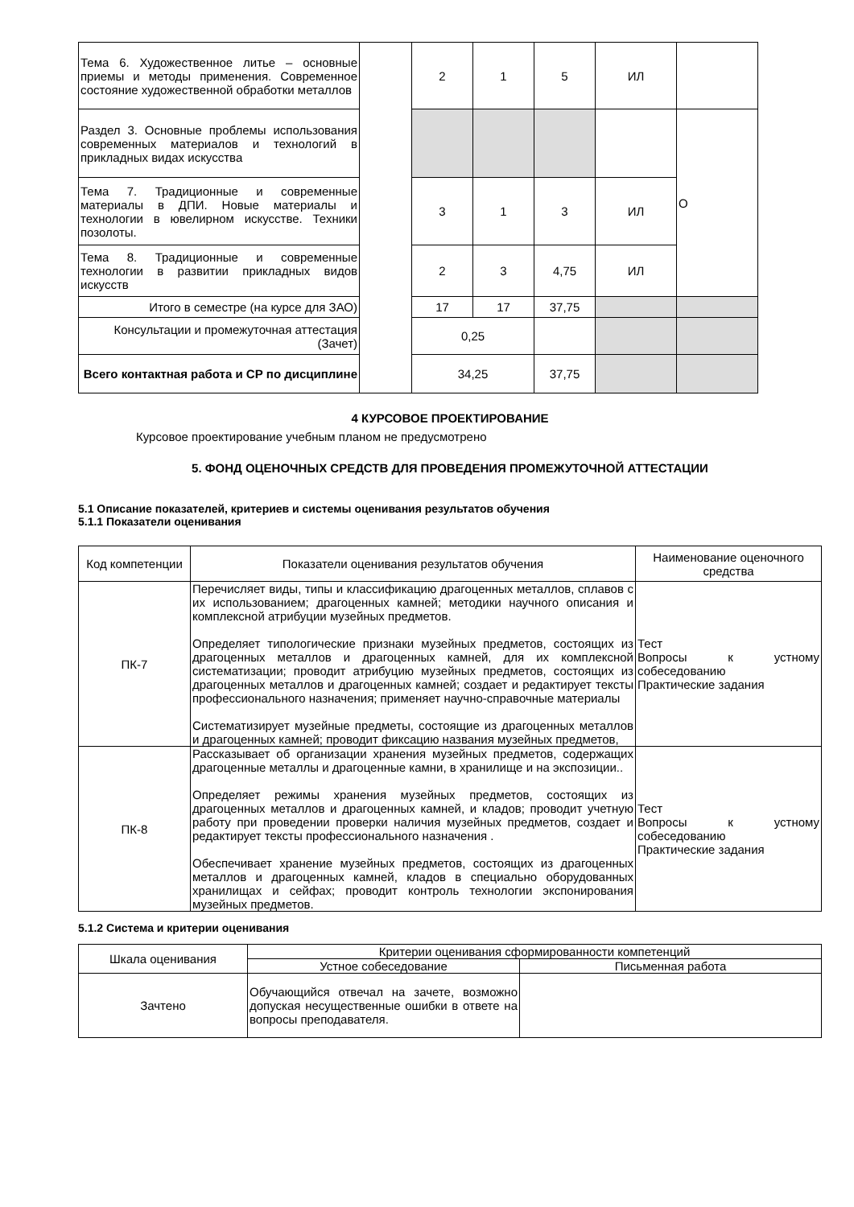| Тема 6. Художественное литье – основные приемы и методы применения. Современное состояние художественной обработки металлов | | 2 | 1 | 5 | ИЛ | |
| Раздел 3. Основные проблемы использования современных материалов и технологий в прикладных видах искусства | | | | | | О |
| Тема 7. Традиционные и современные материалы в ДПИ. Новые материалы и технологии в ювелирном искусстве. Техники позолоты. | | 3 | 1 | 3 | ИЛ | |
| Тема 8. Традиционные и современные технологии в развитии прикладных видов искусств | | 2 | 3 | 4,75 | ИЛ | |
| Итого в семестре (на курсе для ЗАО) | | 17 | 17 | 37,75 | | |
| Консультации и промежуточная аттестация (Зачет) | | 0,25 | | | | |
| Всего контактная работа и СР по дисциплине | | 34,25 | | 37,75 | | |
4 КУРСОВОЕ ПРОЕКТИРОВАНИЕ
Курсовое проектирование учебным планом не предусмотрено
5. ФОНД ОЦЕНОЧНЫХ СРЕДСТВ ДЛЯ ПРОВЕДЕНИЯ ПРОМЕЖУТОЧНОЙ АТТЕСТАЦИИ
5.1 Описание показателей, критериев и системы оценивания результатов обучения
5.1.1 Показатели оценивания
| Код компетенции | Показатели оценивания результатов обучения | Наименование оценочного средства |
| ПК-7 | Перечисляет виды, типы и классификацию драгоценных металлов, сплавов с их использованием; драгоценных камней; методики научного описания и комплексной атрибуции музейных предметов. Определяет типологические признаки музейных предметов, состоящих из драгоценных металлов и драгоценных камней, для их комплексной систематизации; проводит атрибуцию музейных предметов, состоящих из драгоценных металлов и драгоценных камней; создает и редактирует тексты профессионального назначения; применяет научно-справочные материалы Систематизирует музейные предметы, состоящие из драгоценных металлов и драгоценных камней; проводит фиксацию названия музейных предметов, | Тест Вопросы к устному собеседованию Практические задания |
| ПК-8 | Рассказывает об организации хранения музейных предметов, содержащих драгоценные металлы и драгоценные камни, в хранилище и на экспозиции.. Определяет режимы хранения музейных предметов, состоящих из драгоценных металлов и драгоценных камней, и кладов; проводит учетную работу при проведении проверки наличия музейных предметов, создает и редактирует тексты профессионального назначения . Обеспечивает хранение музейных предметов, состоящих из драгоценных металлов и драгоценных камней, кладов в специально оборудованных хранилищах и сейфах; проводит контроль технологии экспонирования музейных предметов. | Тест Вопросы к устному собеседованию Практические задания |
5.1.2 Система и критерии оценивания
| Шкала оценивания | Критерии оценивания сформированности компетенций | |
| | Устное собеседование | Письменная работа |
| Зачтено | Обучающийся отвечал на зачете, возможно допуская несущественные ошибки в ответе на вопросы преподавателя. | |